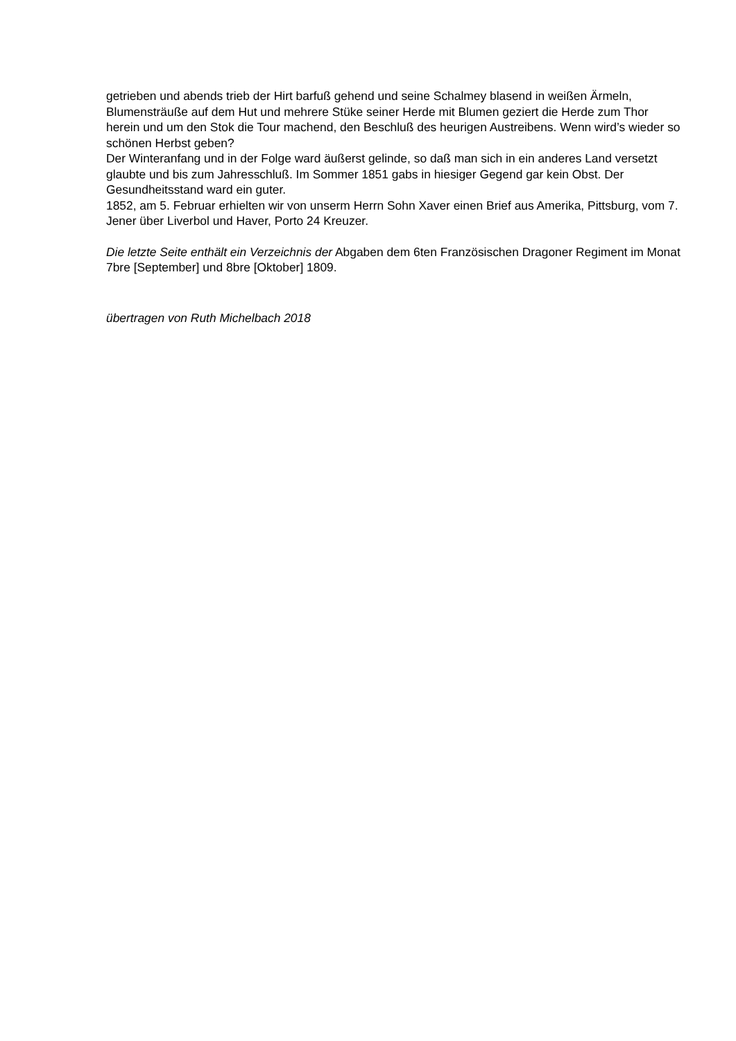getrieben und abends trieb der Hirt barfuß gehend und seine Schalmey blasend in weißen Ärmeln, Blumensträuße auf dem Hut und mehrere Stüke seiner Herde mit Blumen geziert die Herde zum Thor herein und um den Stok die Tour machend, den Beschluß des heurigen Austreibens. Wenn wird’s wieder so schönen Herbst geben?
Der Winteranfang und in der Folge ward äußerst gelinde, so daß man sich in ein anderes Land versetzt glaubte und bis zum Jahresschluß. Im Sommer 1851 gabs in hiesiger Gegend gar kein Obst. Der Gesundheitsstand ward ein guter.
1852, am 5. Februar erhielten wir von unserm Herrn Sohn Xaver einen Brief aus Amerika, Pittsburg, vom 7. Jener über Liverbol und Haver, Porto 24 Kreuzer.
Die letzte Seite enthält ein Verzeichnis der Abgaben dem 6ten Französischen Dragoner Regiment im Monat 7bre [September] und 8bre [Oktober] 1809.
übertragen von Ruth Michelbach 2018